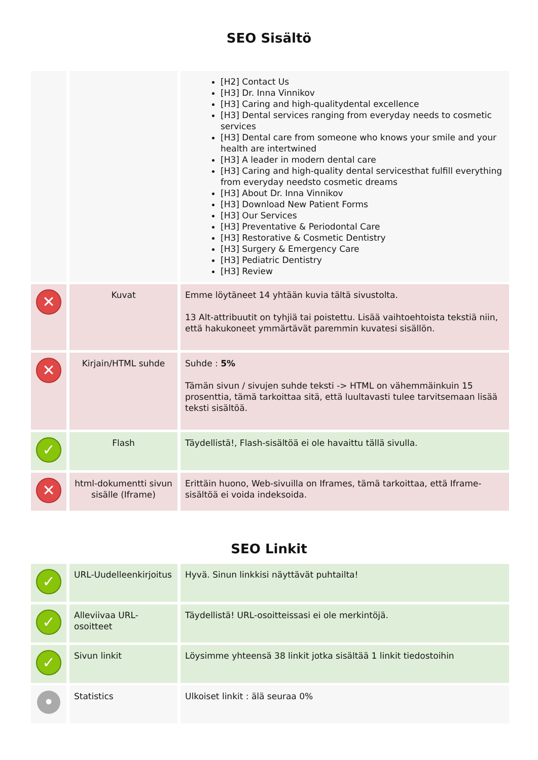SEO Sisältö
| | | [H2] Contact Us [H3] Dr. Inna Vinnikov [H3] Caring and high-qualitydental excellence [H3] Dental services ranging from everyday needs to cosmetic services [H3] Dental care from someone who knows your smile and your health are intertwined [H3] A leader in modern dental care [H3] Caring and high-quality dental servicesthat fulfill everything from everyday needsto cosmetic dreams [H3] About Dr. Inna Vinnikov [H3] Download New Patient Forms [H3] Our Services [H3] Preventative & Periodontal Care [H3] Restorative & Cosmetic Dentistry [H3] Surgery & Emergency Care [H3] Pediatric Dentistry [H3] Review |
| ✕ | Kuvat | Emme löytäneet 14 yhtään kuvia tältä sivustolta. 13 Alt-attribuutit on tyhjiä tai poistettu. Lisää vaihtoehtoista tekstiä niin, että hakukoneet ymmärtävät paremmin kuvatesi sisällön. |
| ✕ | Kirjain/HTML suhde | Suhde : 5% Tämän sivun / sivujen suhde teksti -> HTML on vähemmäinkuin 15 prosenttia, tämä tarkoittaa sitä, että luultavasti tulee tarvitsemaan lisää teksti sisältöä. |
| ✓ | Flash | Täydellistä!, Flash-sisältöä ei ole havaittu tällä sivulla. |
| ✕ | html-dokumentti sivun sisälle (Iframe) | Erittäin huono, Web-sivuilla on Iframes, tämä tarkoittaa, että Iframe-sisältöä ei voida indeksoida. |
SEO Linkit
| ✓ | URL-Uudelleenkirjoitus | Hyvä. Sinun linkkisi näyttävät puhtailta! |
| ✓ | Alleviivaa URL-osoitteet | Täydellistä! URL-osoitteissasi ei ole merkintöjä. |
| ✓ | Sivun linkit | Löysimme yhteensä 38 linkit jotka sisältää 1 linkit tiedostoihin |
| • | Statistics | Ulkoiset linkit : älä seuraa 0% |